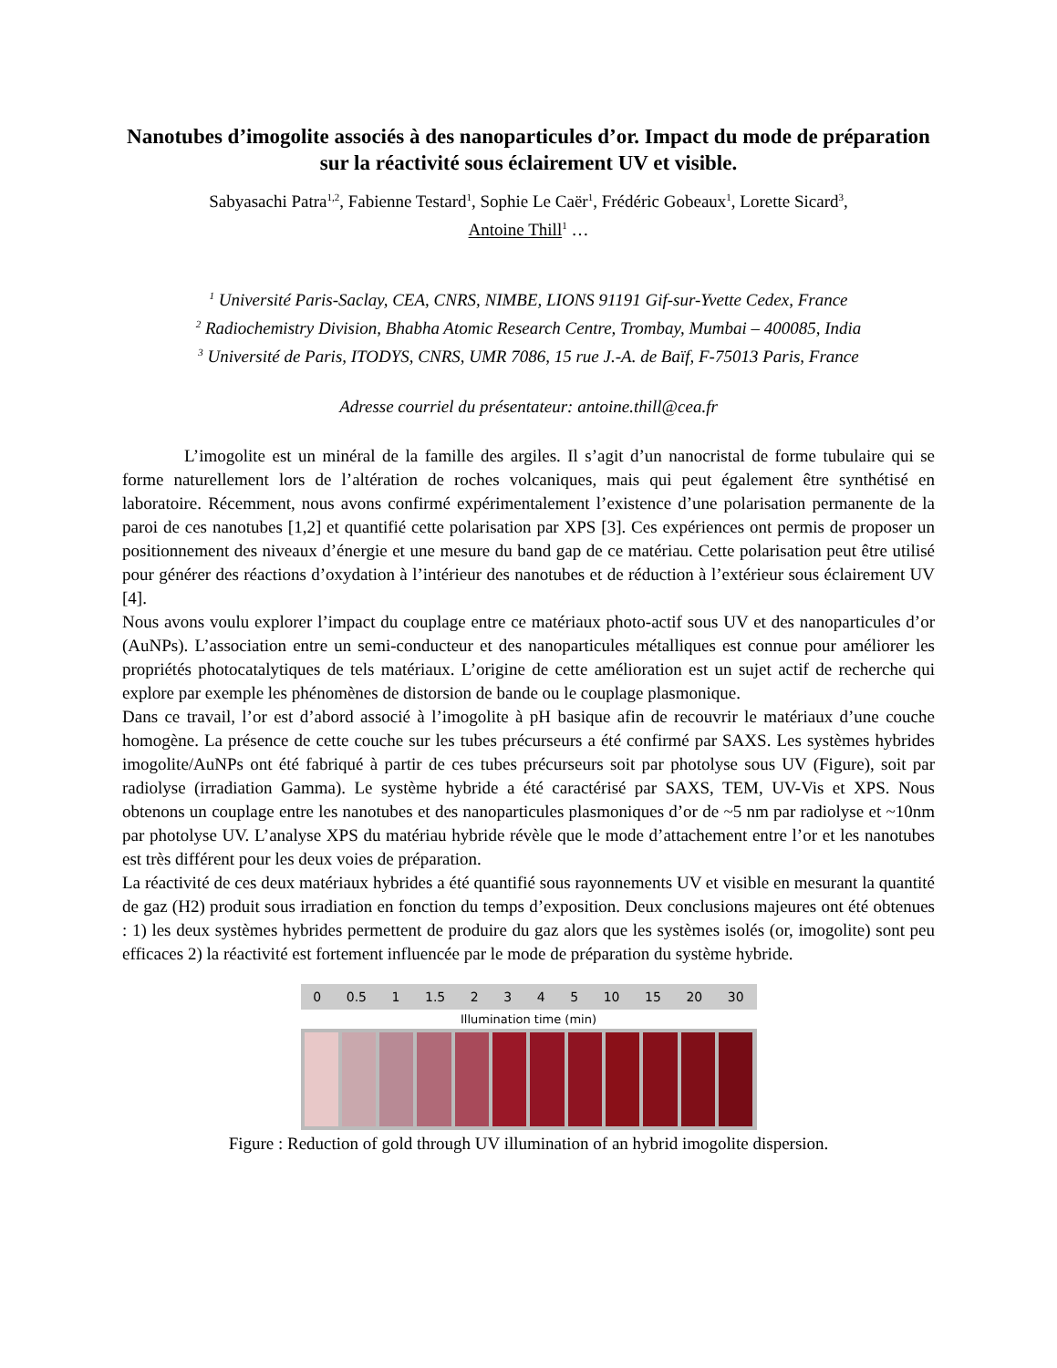Nanotubes d’imogolite associés à des nanoparticules d’or. Impact du mode de préparation sur la réactivité sous éclairement UV et visible.
Sabyasachi Patra<sup>1,2</sup>, Fabienne Testard<sup>1</sup>, Sophie Le Caër<sup>1</sup>, Frédéric Gobeaux<sup>1</sup>, Lorette Sicard<sup>3</sup>,
Antoine Thill<sup>1</sup> …
<sup>1</sup> Université Paris-Saclay, CEA, CNRS, NIMBE, LIONS 91191 Gif-sur-Yvette Cedex, France
<sup>2</sup> Radiochemistry Division, Bhabha Atomic Research Centre, Trombay, Mumbai – 400085, India
<sup>3</sup> Université de Paris, ITODYS, CNRS, UMR 7086, 15 rue J.-A. de Baïf, F-75013 Paris, France
Adresse courriel du présentateur: antoine.thill@cea.fr
L’imogolite est un minéral de la famille des argiles. Il s’agit d’un nanocristal de forme tubulaire qui se forme naturellement lors de l’altération de roches volcaniques, mais qui peut également être synthétisé en laboratoire. Récemment, nous avons confirmé expérimentalement l’existence d’une polarisation permanente de la paroi de ces nanotubes [1,2] et quantifié cette polarisation par XPS [3]. Ces expériences ont permis de proposer un positionnement des niveaux d’énergie et une mesure du band gap de ce matériau. Cette polarisation peut être utilisé pour générer des réactions d’oxydation à l’intérieur des nanotubes et de réduction à l’extérieur sous éclairement UV [4].
Nous avons voulu explorer l’impact du couplage entre ce matériaux photo-actif sous UV et des nanoparticules d’or (AuNPs). L’association entre un semi-conducteur et des nanoparticules métalliques est connue pour améliorer les propriétés photocatalytiques de tels matériaux. L’origine de cette amélioration est un sujet actif de recherche qui explore par exemple les phénomènes de distorsion de bande ou le couplage plasmonique.
Dans ce travail, l’or est d’abord associé à l’imogolite à pH basique afin de recouvrir le matériaux d’une couche homogène. La présence de cette couche sur les tubes précurseurs a été confirmé par SAXS. Les systèmes hybrides imogolite/AuNPs ont été fabriqué à partir de ces tubes précurseurs soit par photolyse sous UV (Figure), soit par radiolyse (irradiation Gamma). Le système hybride a été caractérisé par SAXS, TEM, UV-Vis et XPS. Nous obtenons un couplage entre les nanotubes et des nanoparticules plasmoniques d’or de ~5 nm par radiolyse et ~10nm par photolyse UV. L’analyse XPS du matériau hybride révèle que le mode d’attachement entre l’or et les nanotubes est très différent pour les deux voies de préparation.
La réactivité de ces deux matériaux hybrides a été quantifié sous rayonnements UV et visible en mesurant la quantité de gaz (H2) produit sous irradiation en fonction du temps d’exposition. Deux conclusions majeures ont été obtenues : 1) les deux systèmes hybrides permettent de produire du gaz alors que les systèmes isolés (or, imogolite) sont peu efficaces 2) la réactivité est fortement influencée par le mode de préparation du système hybride.
0 0.5 1 1.5 2 3 4 5 10 15 20 30
Illumination time (min)
Figure : Reduction of gold through UV illumination of an hybrid imogolite dispersion.